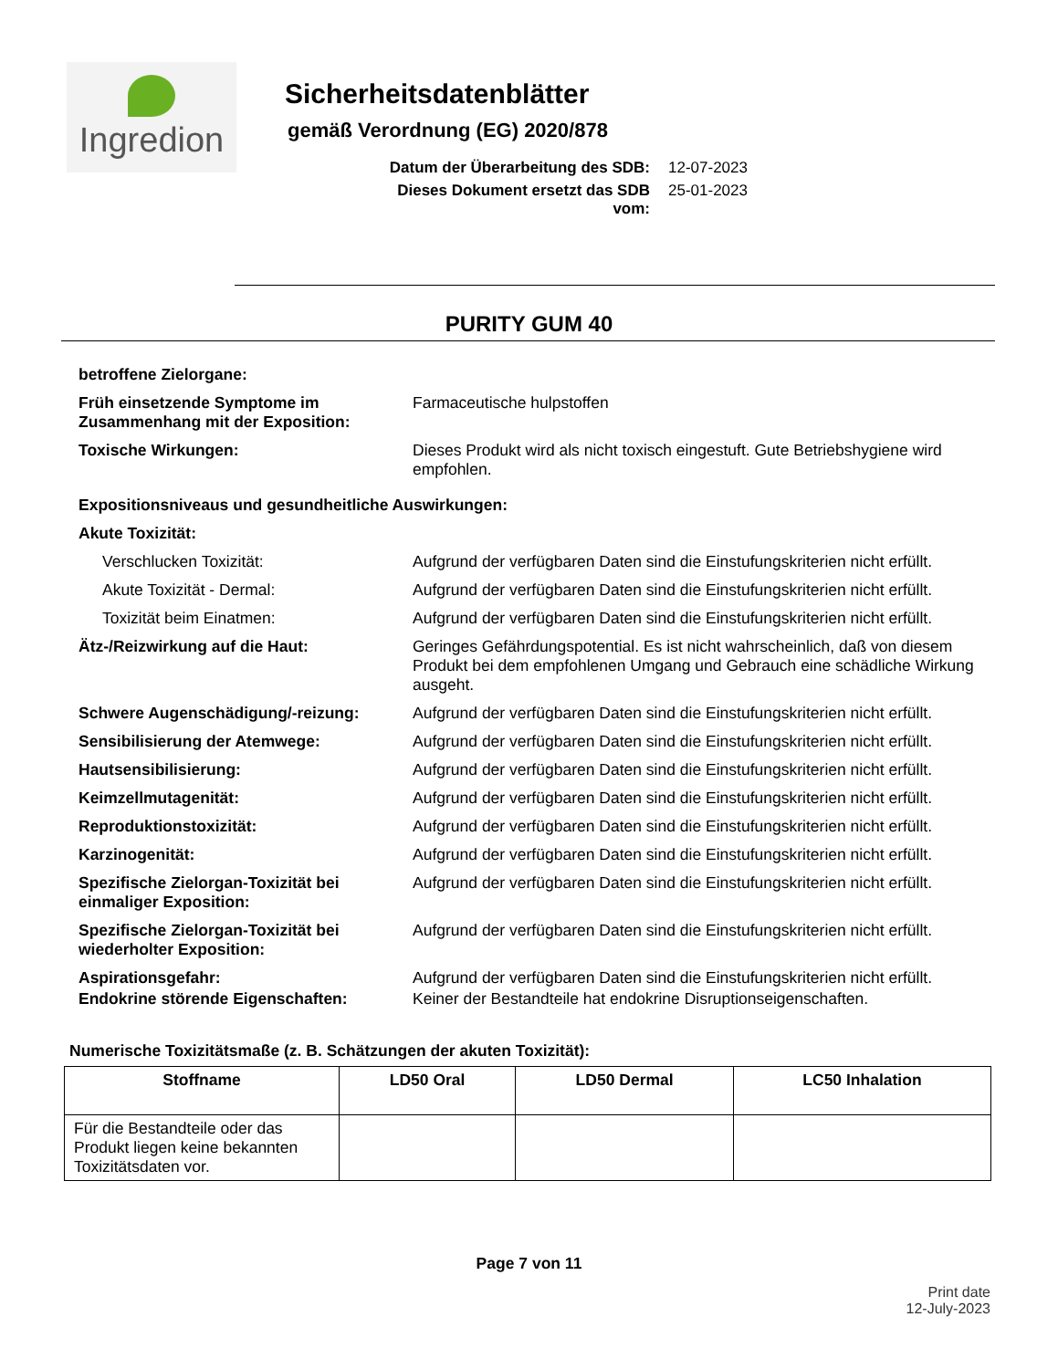Ingredion
Sicherheitsdatenblätter
gemäß Verordnung (EG) 2020/878
Datum der Überarbeitung des SDB: 12-07-2023
Dieses Dokument ersetzt das SDB vom: 25-01-2023
PURITY GUM 40
betroffene Zielorgane:
Früh einsetzende Symptome im Zusammenhang mit der Exposition:
Farmaceutische hulpstoffen
Toxische Wirkungen: Dieses Produkt wird als nicht toxisch eingestuft. Gute Betriebshygiene wird empfohlen.
Expositionsniveaus und gesundheitliche Auswirkungen:
Akute Toxizität:
Verschlucken Toxizität: Aufgrund der verfügbaren Daten sind die Einstufungskriterien nicht erfüllt.
Akute Toxizität - Dermal: Aufgrund der verfügbaren Daten sind die Einstufungskriterien nicht erfüllt.
Toxizität beim Einatmen: Aufgrund der verfügbaren Daten sind die Einstufungskriterien nicht erfüllt.
Ätz-/Reizwirkung auf die Haut: Geringes Gefährdungspotential. Es ist nicht wahrscheinlich, daß von diesem Produkt bei dem empfohlenen Umgang und Gebrauch eine schädliche Wirkung ausgeht.
Schwere Augenschädigung/-reizung: Aufgrund der verfügbaren Daten sind die Einstufungskriterien nicht erfüllt.
Sensibilisierung der Atemwege: Aufgrund der verfügbaren Daten sind die Einstufungskriterien nicht erfüllt.
Hautsensibilisierung: Aufgrund der verfügbaren Daten sind die Einstufungskriterien nicht erfüllt.
Keimzellmutagenität: Aufgrund der verfügbaren Daten sind die Einstufungskriterien nicht erfüllt.
Reproduktionstoxizität: Aufgrund der verfügbaren Daten sind die Einstufungskriterien nicht erfüllt.
Karzinogenität: Aufgrund der verfügbaren Daten sind die Einstufungskriterien nicht erfüllt.
Spezifische Zielorgan-Toxizität bei einmaliger Exposition:
Aufgrund der verfügbaren Daten sind die Einstufungskriterien nicht erfüllt.
Spezifische Zielorgan-Toxizität bei wiederholter Exposition:
Aufgrund der verfügbaren Daten sind die Einstufungskriterien nicht erfüllt.
Aspirationsgefahr: Aufgrund der verfügbaren Daten sind die Einstufungskriterien nicht erfüllt.
Endokrine störende Eigenschaften: Keiner der Bestandteile hat endokrine Disruptionseigenschaften.
Numerische Toxizitätsmaße (z. B. Schätzungen der akuten Toxizität):
| Stoffname | LD50 Oral | LD50 Dermal | LC50 Inhalation |
| --- | --- | --- | --- |
| Für die Bestandteile oder das Produkt liegen keine bekannten Toxizitätsdaten vor. | | | |
Page 7 von 11
Print date
12-July-2023